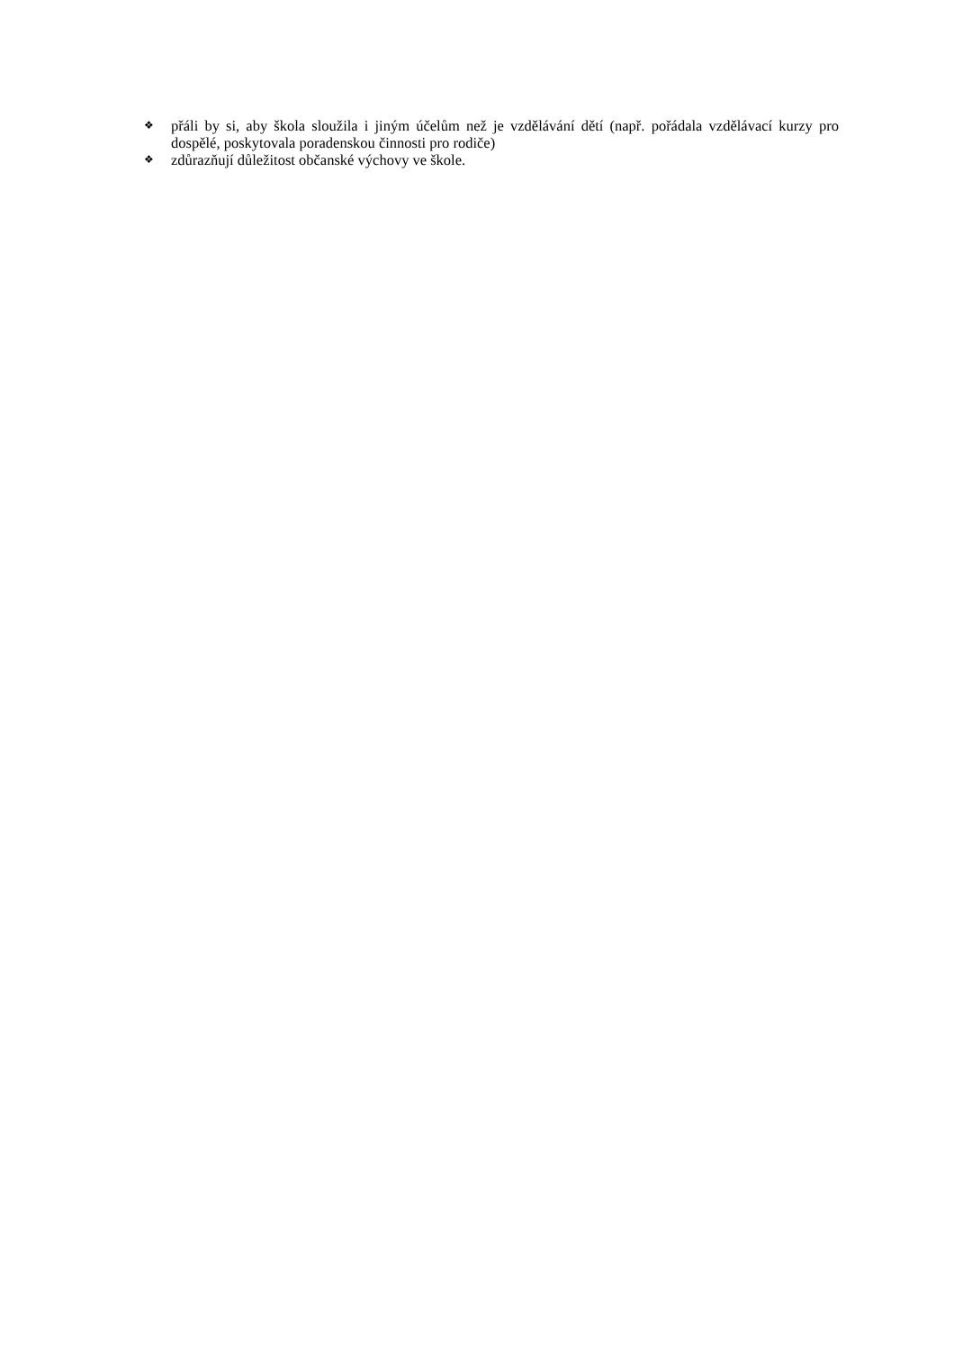❖ přáli by si, aby škola sloužila i jiným účelům než je vzdělávání dětí (např. pořádala vzdělávací kurzy pro dospělé, poskytovala poradenskou činnosti pro rodiče)
❖ zdůrazňují důležitost občanské výchovy ve škole.